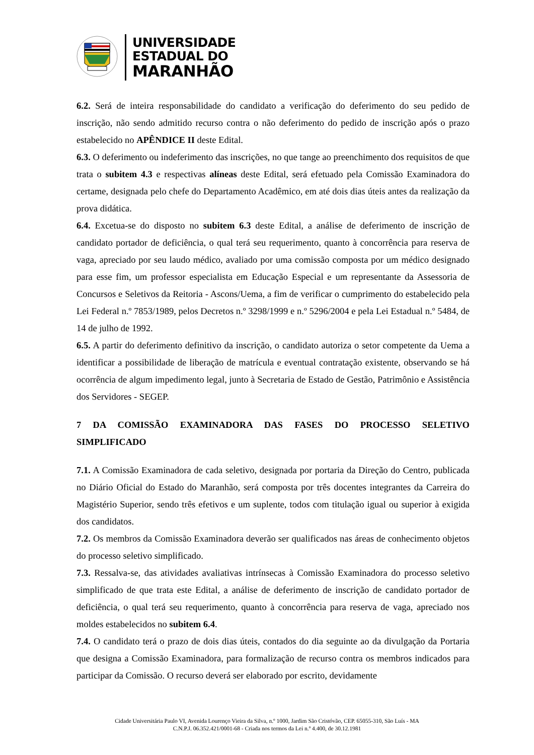UNIVERSIDADE
ESTADUAL DO
MARANHÃO
6.2. Será de inteira responsabilidade do candidato a verificação do deferimento do seu pedido de inscrição, não sendo admitido recurso contra o não deferimento do pedido de inscrição após o prazo estabelecido no APÊNDICE II deste Edital.
6.3. O deferimento ou indeferimento das inscrições, no que tange ao preenchimento dos requisitos de que trata o subitem 4.3 e respectivas alíneas deste Edital, será efetuado pela Comissão Examinadora do certame, designada pelo chefe do Departamento Acadêmico, em até dois dias úteis antes da realização da prova didática.
6.4. Excetua-se do disposto no subitem 6.3 deste Edital, a análise de deferimento de inscrição de candidato portador de deficiência, o qual terá seu requerimento, quanto à concorrência para reserva de vaga, apreciado por seu laudo médico, avaliado por uma comissão composta por um médico designado para esse fim, um professor especialista em Educação Especial e um representante da Assessoria de Concursos e Seletivos da Reitoria - Ascons/Uema, a fim de verificar o cumprimento do estabelecido pela Lei Federal n.º 7853/1989, pelos Decretos n.º 3298/1999 e n.º 5296/2004 e pela Lei Estadual n.º 5484, de 14 de julho de 1992.
6.5. A partir do deferimento definitivo da inscrição, o candidato autoriza o setor competente da Uema a identificar a possibilidade de liberação de matrícula e eventual contratação existente, observando se há ocorrência de algum impedimento legal, junto à Secretaria de Estado de Gestão, Patrimônio e Assistência dos Servidores - SEGEP.
7 DA COMISSÃO EXAMINADORA DAS FASES DO PROCESSO SELETIVO SIMPLIFICADO
7.1. A Comissão Examinadora de cada seletivo, designada por portaria da Direção do Centro, publicada no Diário Oficial do Estado do Maranhão, será composta por três docentes integrantes da Carreira do Magistério Superior, sendo três efetivos e um suplente, todos com titulação igual ou superior à exigida dos candidatos.
7.2. Os membros da Comissão Examinadora deverão ser qualificados nas áreas de conhecimento objetos do processo seletivo simplificado.
7.3. Ressalva-se, das atividades avaliativas intrínsecas à Comissão Examinadora do processo seletivo simplificado de que trata este Edital, a análise de deferimento de inscrição de candidato portador de deficiência, o qual terá seu requerimento, quanto à concorrência para reserva de vaga, apreciado nos moldes estabelecidos no subitem 6.4.
7.4. O candidato terá o prazo de dois dias úteis, contados do dia seguinte ao da divulgação da Portaria que designa a Comissão Examinadora, para formalização de recurso contra os membros indicados para participar da Comissão. O recurso deverá ser elaborado por escrito, devidamente
Cidade Universitária Paulo VI, Avenida Lourenço Vieira da Silva, n.º 1000, Jardim São Cristóvão, CEP. 65055-310, São Luís - MA
C.N.P.J. 06.352.421/0001-68 - Criada nos termos da Lei n.º 4.400, de 30.12.1981